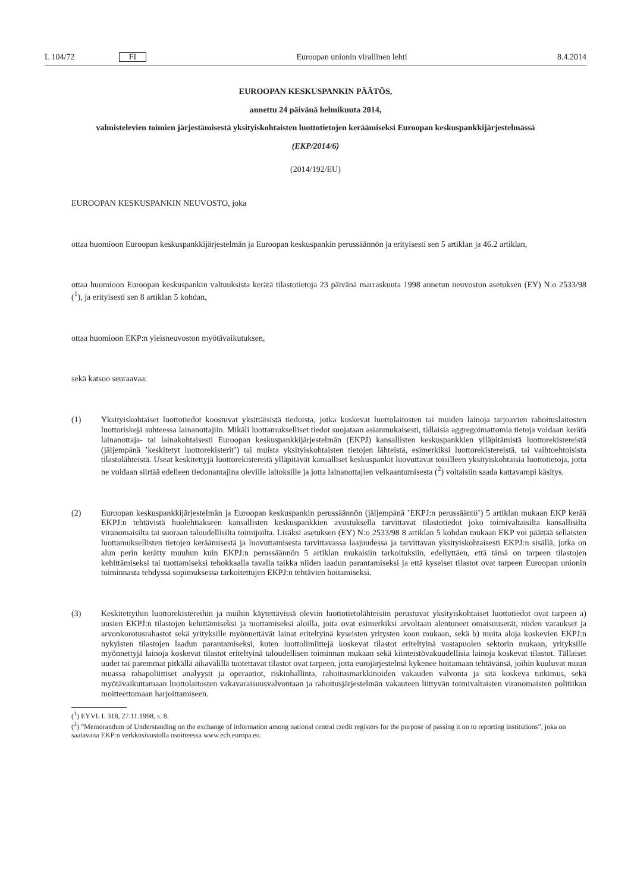L 104/72 FI Euroopan unionin virallinen lehti 8.4.2014
EUROOPAN KESKUSPANKIN PÄÄTÖS,
annettu 24 päivänä helmikuuta 2014,
valmistelevien toimien järjestämisestä yksityiskohtaisten luottotietojen keräämiseksi Euroopan keskuspankkijärjestelmässä
(EKP/2014/6)
(2014/192/EU)
EUROOPAN KESKUSPANKIN NEUVOSTO, joka
ottaa huomioon Euroopan keskuspankkijärjestelmän ja Euroopan keskuspankin perussäännön ja erityisesti sen 5 artiklan ja 46.2 artiklan,
ottaa huomioon Euroopan keskuspankin valtuuksista kerätä tilastotietoja 23 päivänä marraskuuta 1998 annetun neuvoston asetuksen (EY) N:o 2533/98 (<sup>1</sup>), ja erityisesti sen 8 artiklan 5 kohdan,
ottaa huomioon EKP:n yleisneuvoston myötävaikutuksen,
sekä katsoo seuraavaa:
(1) Yksityiskohtaiset luottotiedot koostuvat yksittäisistä tiedoista, jotka koskevat luottolaitosten tai muiden lainoja tarjoavien rahoituslaitosten luottoriskejä suhteessa lainanottajiin. Mikäli luottamukselliset tiedot suojataan asianmukaisesti, tällaisia aggregoimattomia tietoja voidaan kerätä lainanottaja- tai lainakohtaisesti Euroopan keskuspankkijärjestelmän (EKPJ) kansallisten keskuspankkien ylläpitämistä luottorekistereistä (jäljempänä ’keskitetyt luottorekisterit’) tai muista yksityiskohtaisten tietojen lähteistä, esimerkiksi luottorekistereistä, tai vaihtoehtoisista tilastolähteistä. Useat keskitettyjä luottorekistereitä ylläpitävät kansalliset keskuspankit luovuttavat toisilleen yksityiskohtaisia luottotietoja, jotta ne voidaan siirtää edelleen tiedonantajina oleville laitoksille ja jotta lainanottajien velkaantumisesta (<sup>2</sup>) voitaisiin saada kattavampi käsitys.
(2) Euroopan keskuspankkijärjestelmän ja Euroopan keskuspankin perussäännön (jäljempänä ’EKPJ:n perussääntö’) 5 artiklan mukaan EKP kerää EKPJ:n tehtävistä huolehtiakseen kansallisten keskuspankkien avustuksella tarvittavat tilastotiedot joko toimivaltaisilta kansallisilta viranomaisilta tai suoraan taloudellisilta toimijoilta. Lisäksi asetuksen (EY) N:o 2533/98 8 artiklan 5 kohdan mukaan EKP voi päättää sellaisten luottamuksellisten tietojen keräämisestä ja luovuttamisesta tarvittavassa laajuudessa ja tarvittavan yksityiskohtaisesti EKPJ:n sisällä, jotka on alun perin kerätty muuhun kuin EKPJ:n perussäännön 5 artiklan mukaisiin tarkoituksiin, edellyttäen, että tämä on tarpeen tilastojen kehittämiseksi tai tuottamiseksi tehokkaalla tavalla taikka niiden laadun parantamiseksi ja että kyseiset tilastot ovat tarpeen Euroopan unionin toiminnasta tehdyssä sopimuksessa tarkoitettujen EKPJ:n tehtävien hoitamiseksi.
(3) Keskitettyihin luottorekistereihin ja muihin käytettävissä oleviin luottotietolähteisiin perustuvat yksityiskohtaiset luottotiedot ovat tarpeen a) uusien EKPJ:n tilastojen kehittämiseksi ja tuottamiseksi aloilla, joita ovat esimerkiksi arvoltaan alentuneet omaisuuserät, niiden varaukset ja arvonkorotusrahastot sekä yrityksille myönnettävät lainat eriteltyinä kyseisten yritysten koon mukaan, sekä b) muita aloja koskevien EKPJ:n nykyisten tilastojen laadun parantamiseksi, kuten luottolimiittejä koskevat tilastot eriteltyinä vastapuolen sektorin mukaan, yrityksille myönnettyjä lainoja koskevat tilastot eriteltyinä taloudellisen toiminnan mukaan sekä kiinteistövakuudellisia lainoja koskevat tilastot. Tällaiset uudet tai paremmat pitkällä aikavälillä tuotettavat tilastot ovat tarpeen, jotta eurojärjestelmä kykenee hoitamaan tehtävänsä, joihin kuuluvat muun muassa rahapoliittiset analyysit ja operaatiot, riskinhallinta, rahoitusmarkkinoiden vakauden valvonta ja sitä koskeva tutkimus, sekä myötävaikuttamaan luottolaitosten vakavaraisuusvalvontaan ja rahoitusjärjestelmän vakauteen liittyvän toimivaltaisten viranomaisten politiikan moitteettomaan harjoittamiseen.
(<sup>1</sup>) EYVL L 318, 27.11.1998, s. 8.
(<sup>2</sup>) ”Memorandum of Understanding on the exchange of information among national central credit registers for the purpose of passing it on to reporting institutions”, joka on saatavana EKP:n verkkosivustolla osoitteessa www.ecb.europa.eu.